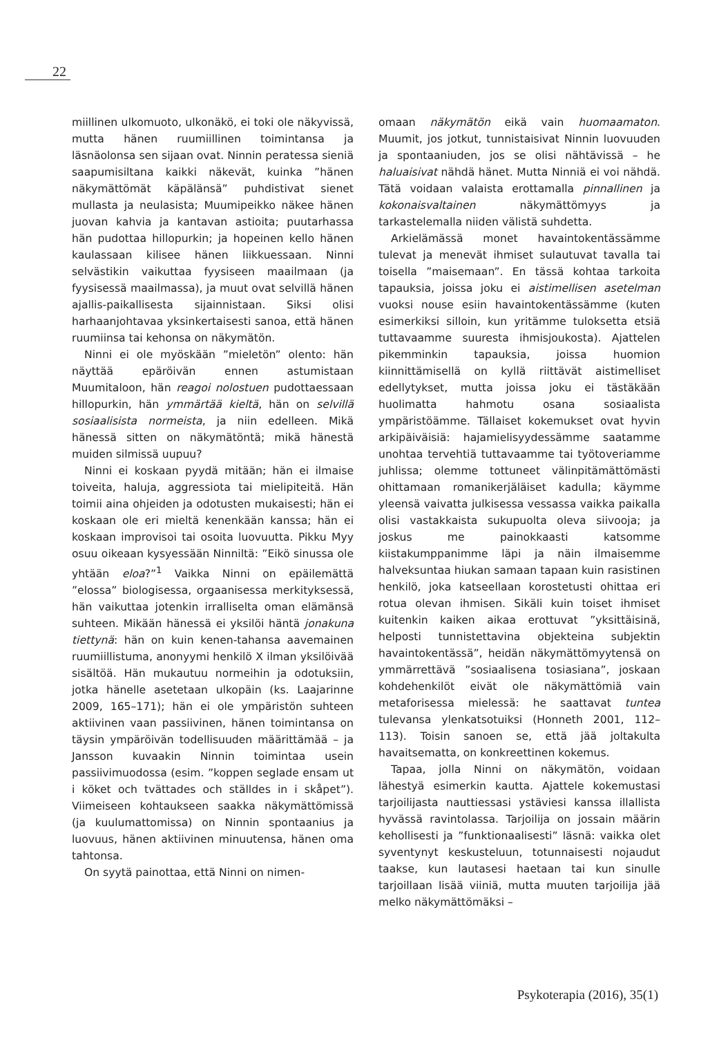22
miillinen ulkomuoto, ulkonäkö, ei toki ole näkyvissä, mutta hänen ruumiillinen toimintansa ja läsnäolonsa sen sijaan ovat. Ninnin peratessa sieniä saapumisiltana kaikki näkevät, kuinka ”hänen näkymättömät käpälänsä” puhdistivat sienet mullasta ja neulasista; Muumipeikko näkee hänen juovan kahvia ja kantavan astioita; puutarhassa hän pudottaa hillopurkin; ja hopeinen kello hänen kaulassaan kilisee hänen liikkuessaan. Ninni selvästikin vaikuttaa fyysiseen maailmaan (ja fyysisessä maailmassa), ja muut ovat selvillä hänen ajallis-paikallisesta sijainnistaan. Siksi olisi harhaanjohtavaa yksinkertaisesti sanoa, että hänen ruumiinsa tai kehonsa on näkymätön.
Ninni ei ole myöskään ”mieletön” olento: hän näyttää epäröivän ennen astumistaan Muumitaloon, hän reagoi nolostuen pudottaessaan hillopurkin, hän ymmärtää kieltä, hän on selvillä sosiaalisista normeista, ja niin edelleen. Mikä hänessä sitten on näkymätöntä; mikä hänestä muiden silmissä uupuu?
Ninni ei koskaan pyydä mitään; hän ei ilmaise toiveita, haluja, aggressiota tai mielipiteitä. Hän toimii aina ohjeiden ja odotusten mukaisesti; hän ei koskaan ole eri mieltä kenenkään kanssa; hän ei koskaan improvisoi tai osoita luovuutta. Pikku Myy osuu oikeaan kysyessään Ninniltä: ”Eikö sinussa ole yhtään eloa?”<sup>1</sup> Vaikka Ninni on epäilemättä ”elossa” biologisessa, orgaanisessa merkityksessä, hän vaikuttaa jotenkin irralliselta oman elämänsä suhteen. Mikään hänessä ei yksilöi häntä jonakuna tiettynä: hän on kuin kenen-tahansa aavemainen ruumiillistuma, anonyymi henkilö X ilman yksilöivää sisältöä. Hän mukautuu normeihin ja odotuksiin, jotka hänelle asetetaan ulkopäin (ks. Laajarinne 2009, 165–171); hän ei ole ympäristön suhteen aktiivinen vaan passiivinen, hänen toimintansa on täysin ympäröivän todellisuuden määrittämää – ja Jansson kuvaakin Ninnin toimintaa usein passiivimuodossa (esim. ”koppen seglade ensam ut i köket och tvättades och ställdes in i skåpet”). Viimeiseen kohtaukseen saakka näkymättömissä (ja kuulumattomissa) on Ninnin spontaanius ja luovuus, hänen aktiivinen minuutensa, hänen oma tahtonsa.
On syytä painottaa, että Ninni on nimen-
omaan näkymätön eikä vain huomaamaton. Muumit, jos jotkut, tunnistaisivat Ninnin luovuuden ja spontaaniuden, jos se olisi nähtävissä – he haluaisivat nähdä hänet. Mutta Ninniä ei voi nähdä. Tätä voidaan valaista erottamalla pinnallinen ja kokonaisvaltainen näkymättömyys ja tarkastelemalla niiden välistä suhdetta.
Arkielämässä monet havaintokentässämme tulevat ja menevät ihmiset sulautuvat tavalla tai toisella ”maisemaan”. En tässä kohtaa tarkoita tapauksia, joissa joku ei aistimellisen asetelman vuoksi nouse esiin havaintokentässämme (kuten esimerkiksi silloin, kun yritämme tuloksetta etsiä tuttavaamme suuresta ihmisjoukosta). Ajattelen pikemminkin tapauksia, joissa huomion kiinnittämisellä on kyllä riittävät aistimelliset edellytykset, mutta joissa joku ei tästäkään huolimatta hahmotu osana sosiaalista ympäristöämme. Tällaiset kokemukset ovat hyvin arkipäiväisiä: hajamielisyydessämme saatamme unohtaa tervehtiä tuttavaamme tai työtoveriamme juhlissa; olemme tottuneet välinpitämättömästi ohittamaan romanikerjäläiset kadulla; käymme yleensä vaivatta julkisessa vessassa vaikka paikalla olisi vastakkaista sukupuolta oleva siivooja; ja joskus me painokkaasti katsomme kiistakumppanimme läpi ja näin ilmaisemme halveksuntaa hiukan samaan tapaan kuin rasistinen henkilö, joka katseellaan korostetusti ohittaa eri rotua olevan ihmisen. Sikäli kuin toiset ihmiset kuitenkin kaiken aikaa erottuvat ”yksittäisinä, helposti tunnistettavina objekteina subjektin havaintokentässä”, heidän näkymättömyytensä on ymmärrettävä ”sosiaalisena tosiasiana”, joskaan kohdehenkilöt eivät ole näkymättömiä vain metaforisessa mielessä: he saattavat tuntea tulevansa ylenkatsotuiksi (Honneth 2001, 112–113). Toisin sanoen se, että jää joltakulta havaitsematta, on konkreettinen kokemus.
Tapaa, jolla Ninni on näkymätön, voidaan lähestyä esimerkin kautta. Ajattele kokemustasi tarjoilijasta nauttiessasi ystäviesi kanssa illallista hyvässä ravintolassa. Tarjoilija on jossain määrin kehollisesti ja ”funktionaalisesti” läsnä: vaikka olet syventynyt keskusteluun, totunnaisesti nojaudut taakse, kun lautasesi haetaan tai kun sinulle tarjoillaan lisää viiniä, mutta muuten tarjoilija jää melko näkymättömäksi –
Psykoterapia (2016), 35(1)